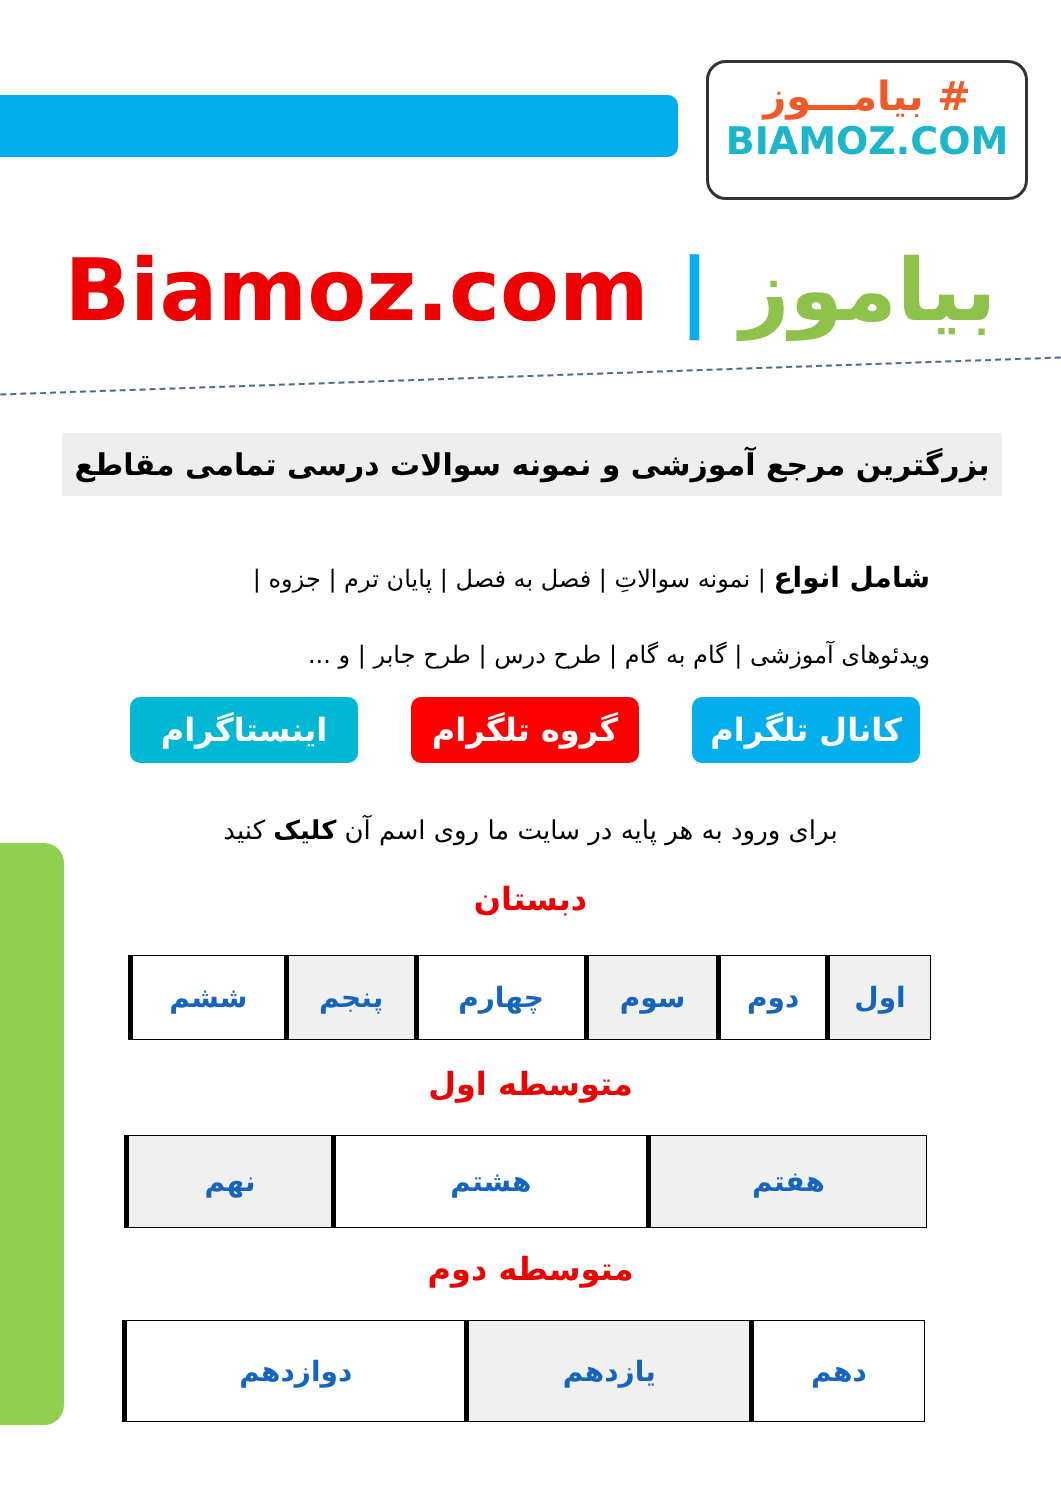بیامـــوز #
BIAMOZ.COM
Biamoz.com | بیاموز
بزرگترین مرجع آموزشی و نمونه سوالات درسی تمامی مقاطع
شامل انواع | نمونه سوالاتِ | فصل به فصل | پایان ترم | جزوه |
ویدئوهای آموزشی | گام به گام | طرح درس | طرح جابر | و ...
کانال تلگرام
گروه تلگرام اینستاگرام
برای ورود به هر پایه در سایت ما روی اسم آن کلیک کنید
دبستان
| اول | دوم | سوم | چهارم | پنجم | ششم |
متوسطه اول
| هفتم | هشتم | نهم |
متوسطه دوم
| دهم | یازدهم | دوازدهم |